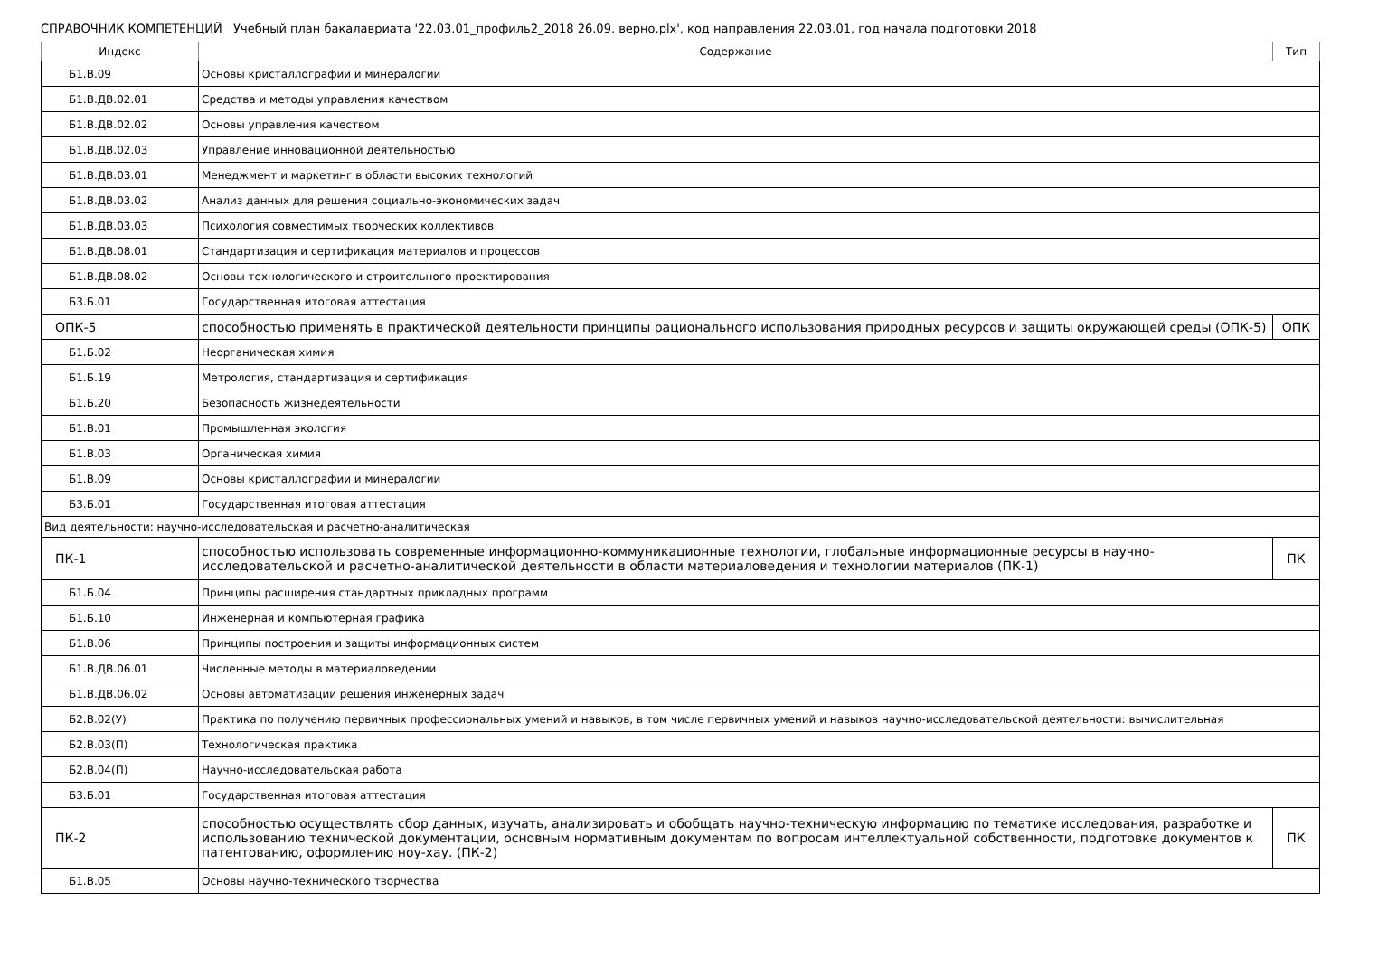СПРАВОЧНИК КОМПЕТЕНЦИЙ Учебный план бакалавриата '22.03.01_профиль2_2018 26.09. верно.plx', код направления 22.03.01, год начала подготовки 2018
| Индекс | Содержание | Тип |
| --- | --- | --- |
| Б1.В.09 | Основы кристаллографии и минералогии | |
| Б1.В.ДВ.02.01 | Средства и методы управления качеством | |
| Б1.В.ДВ.02.02 | Основы управления качеством | |
| Б1.В.ДВ.02.03 | Управление инновационной деятельностью | |
| Б1.В.ДВ.03.01 | Менеджмент и маркетинг в области высоких технологий | |
| Б1.В.ДВ.03.02 | Анализ данных для решения социально-экономических задач | |
| Б1.В.ДВ.03.03 | Психология совместимых творческих коллективов | |
| Б1.В.ДВ.08.01 | Стандартизация и сертификация материалов и процессов | |
| Б1.В.ДВ.08.02 | Основы технологического и строительного проектирования | |
| Б3.Б.01 | Государственная итоговая аттестация | |
| ОПК-5 | способностью применять в практической деятельности принципы рационального использования природных ресурсов и защиты окружающей среды (ОПК-5) | ОПК |
| Б1.Б.02 | Неорганическая химия | |
| Б1.Б.19 | Метрология, стандартизация и сертификация | |
| Б1.Б.20 | Безопасность жизнедеятельности | |
| Б1.В.01 | Промышленная экология | |
| Б1.В.03 | Органическая химия | |
| Б1.В.09 | Основы кристаллографии и минералогии | |
| Б3.Б.01 | Государственная итоговая аттестация | |
| Вид деятельности: научно-исследовательская и расчетно-аналитическая | | |
| ПК-1 | способностью использовать современные информационно-коммуникационные технологии, глобальные информационные ресурсы в научно-исследовательской и расчетно-аналитической деятельности в области материаловедения и технологии материалов (ПК-1) | ПК |
| Б1.Б.04 | Принципы расширения стандартных прикладных программ | |
| Б1.Б.10 | Инженерная и компьютерная графика | |
| Б1.В.06 | Принципы построения и защиты информационных систем | |
| Б1.В.ДВ.06.01 | Численные методы в материаловедении | |
| Б1.В.ДВ.06.02 | Основы автоматизации решения инженерных задач | |
| Б2.В.02(У) | Практика по получению первичных профессиональных умений и навыков, в том числе первичных умений и навыков научно-исследовательской деятельности: вычислительная | |
| Б2.В.03(П) | Технологическая практика | |
| Б2.В.04(П) | Научно-исследовательская работа | |
| Б3.Б.01 | Государственная итоговая аттестация | |
| ПК-2 | способностью осуществлять сбор данных, изучать, анализировать и обобщать научно-техническую информацию по тематике исследования, разработке и использованию технической документации, основным нормативным документам по вопросам интеллектуальной собственности, подготовке документов к патентованию, оформлению ноу-хау. (ПК-2) | ПК |
| Б1.В.05 | Основы научно-технического творчества | |